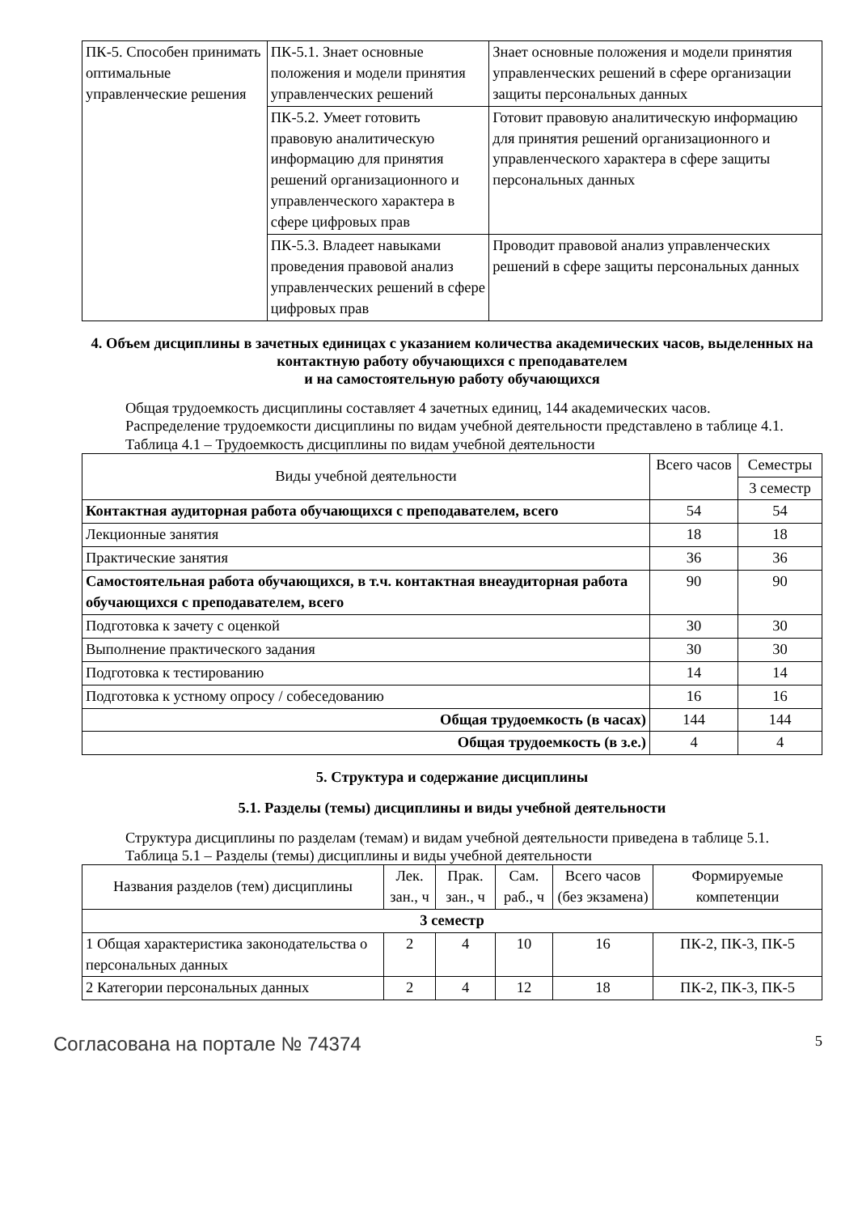| ПК-5. Способен принимать оптимальные управленческие решения | ПК-5.1. Знает основные положения и модели принятия управленческих решений | Знает основные положения и модели принятия управленческих решений в сфере организации защиты персональных данных |
| | ПК-5.2. Умеет готовить правовую аналитическую информацию для принятия решений организационного и управленческого характера в сфере цифровых прав | Готовит правовую аналитическую информацию для принятия решений организационного и управленческого характера в сфере защиты персональных данных |
| | ПК-5.3. Владеет навыками проведения правовой анализ управленческих решений в сфере цифровых прав | Проводит правовой анализ управленческих решений в сфере защиты персональных данных |
4. Объем дисциплины в зачетных единицах с указанием количества академических часов, выделенных на контактную работу обучающихся с преподавателем
и на самостоятельную работу обучающихся
Общая трудоемкость дисциплины составляет 4 зачетных единиц, 144 академических часов.
Распределение трудоемкости дисциплины по видам учебной деятельности представлено в таблице 4.1.
Таблица 4.1 – Трудоемкость дисциплины по видам учебной деятельности
| Виды учебной деятельности | Всего часов | Семестры |
| --- | --- | --- |
| | | 3 семестр |
| Контактная аудиторная работа обучающихся с преподавателем, всего | 54 | 54 |
| Лекционные занятия | 18 | 18 |
| Практические занятия | 36 | 36 |
| Самостоятельная работа обучающихся, в т.ч. контактная внеаудиторная работа обучающихся с преподавателем, всего | 90 | 90 |
| Подготовка к зачету с оценкой | 30 | 30 |
| Выполнение практического задания | 30 | 30 |
| Подготовка к тестированию | 14 | 14 |
| Подготовка к устному опросу / собеседованию | 16 | 16 |
| Общая трудоемкость (в часах) | 144 | 144 |
| Общая трудоемкость (в з.е.) | 4 | 4 |
5. Структура и содержание дисциплины
5.1. Разделы (темы) дисциплины и виды учебной деятельности
Структура дисциплины по разделам (темам) и видам учебной деятельности приведена в таблице 5.1.
Таблица 5.1 – Разделы (темы) дисциплины и виды учебной деятельности
| Названия разделов (тем) дисциплины | Лек. зан., ч | Прак. зан., ч | Сам. раб., ч | Всего часов (без экзамена) | Формируемые компетенции |
| --- | --- | --- | --- | --- | --- |
| 3 семестр | | | | | |
| 1 Общая характеристика законодательства о персональных данных | 2 | 4 | 10 | 16 | ПК-2, ПК-3, ПК-5 |
| 2 Категории персональных данных | 2 | 4 | 12 | 18 | ПК-2, ПК-3, ПК-5 |
Согласована на портале № 74374 5